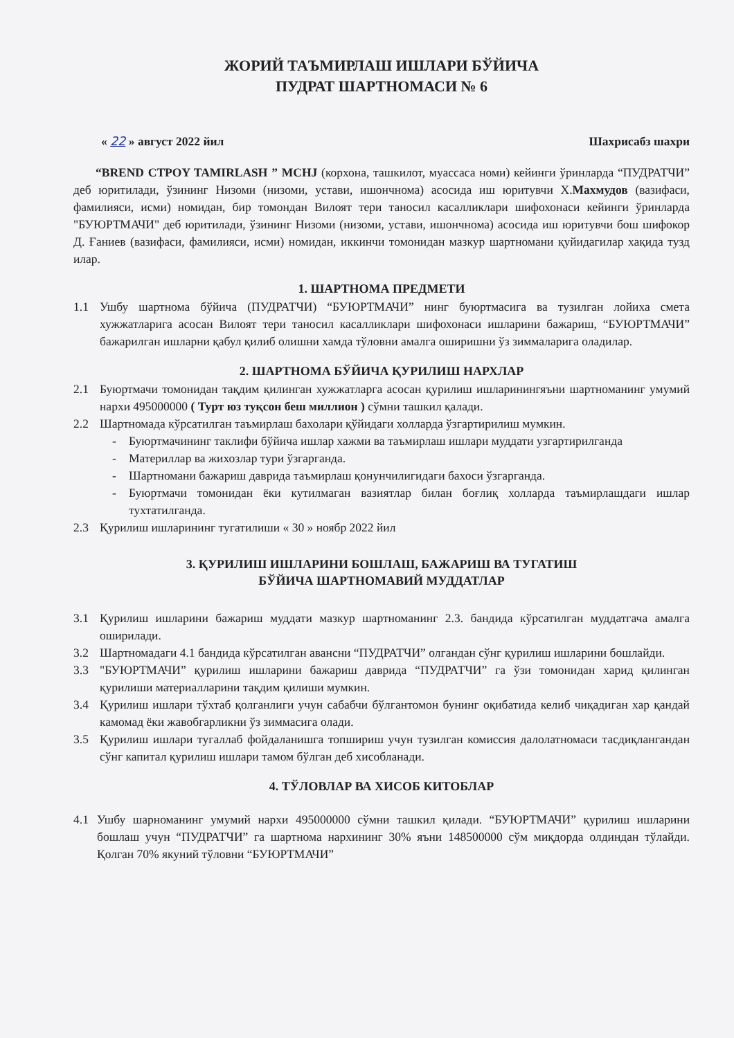ЖОРИЙ ТАЪМИРЛАШ ИШЛАРИ БЎЙИЧА
ПУДРАТ ШАРТНОМАСИ № 6
« 22 » август 2022 йил Шахрисабз шахри
“BREND CTPOY TAMIRLASH ” MCHJ (корхона, ташкилот, муассаса номи) кейинги ўринларда “ПУДРАТЧИ” деб юритилади, ўзининг Низоми (низоми, устави, ишончнома) асосида иш юритувчи Х.Махмудов (вазифаси, фамилияси, исми) номидан, бир томондан Вилоят тери таносил касалликлари шифохонаси кейинги ўринларда "БУЮРТМАЧИ" деб юритилади, ўзининг Низоми (низоми, устави, ишончнома) асосида иш юритувчи бош шифокор Д. Ғаниев (вазифаси, фамилияси, исми) номидан, иккинчи томонидан мазкур шартномани қуйидагилар хақида тузд​илар.
1. ШАРТНОМА ПРЕДМЕТИ
1.1 Ушбу шартнома бўйича (ПУДРАТЧИ) “БУЮРТМАЧИ” нинг буюртмасига ва тузилган лойиха смета хужжатларига асосан Вилоят тери таносил касалликлари шифохонаси ишларини бажариш, “БУЮРТМАЧИ” бажарилган ишларни қабул қилиб олишни хамда тўловни амалга оширишни ўз зиммаларига оладилар.
2. ШАРТНОМА БЎЙИЧА ҚУРИЛИШ НАРХЛАР
2.1 Буюртмачи томонидан тақдим қилинган хужжатларга асосан қурилиш ишларинингяъни шартноманинг умумий нархи 495000000 ( Турт юз туқсон беш миллион ) сўмни ташкил қалади.
2.2 Шартномада кўрсатилган таъмирлаш бахолари қўйидаги холларда ўзгартирилиш мумкин.
- Буюртмачининг таклифи бўйича ишлар хажми ва таъмирлаш ишлари муддати узгартирилганда
- Материллар ва жихозлар тури ўзгарганда.
- Шартномани бажариш даврида таъмирлаш қонунчилигидаги бахоси ўзгарганда.
- Буюртмачи томонидан ёки кутилмаган вазиятлар билан боғлиқ холларда таъмирлашдаги ишлар тухтатилганда.
2.3 Қурилиш ишларининг тугатилиши « 30 » ноябр 2022 йил
3. ҚУРИЛИШ ИШЛАРИНИ БОШЛАШ, БАЖАРИШ ВА ТУГАТИШ
БЎЙИЧА ШАРТНОМАВИЙ МУДДАТЛАР
3.1 Қурилиш ишларини бажариш муддати мазкур шартноманинг 2.3. бандида кўрсатилган муддатгача амалга оширилади.
3.2 Шартномадаги 4.1 бандида кўрсатилган авансни “ПУДРАТЧИ” олгандан сўнг қурилиш ишларини бошлайди.
3.3 "БУЮРТМАЧИ” қурилиш ишларини бажариш даврида “ПУДРАТЧИ” га ўзи томонидан харид қилинган қурилиши материалларини тақдим қилиши мумкин.
3.4 Қурилиш ишлари тўхтаб қолганлиги учун сабабчи бўлгантомон бунинг оқибатида келиб чиқадиган хар қандай камомад ёки жавобгарликни ўз зиммасига олади.
3.5 Қурилиш ишлари тугаллаб фойдаланишга топшириш учун тузилган комиссия далолатномаси тасдиқлангандан сўнг капитал қурилиш ишлари тамом бўлган деб хисобланади.
4. ТЎЛОВЛАР ВА ХИСОБ КИТОБЛАР
4.1 Ушбу шарноманинг умумий нархи 495000000 сўмни ташкил қилади. “БУЮРТМАЧИ” қурилиш ишларини бошлаш учун “ПУДРАТЧИ” га шартнома нархининг 30% яъни 148500000 сўм миқдорда олдиндан тўлайди. Қолган 70% якуний тўловни “БУЮРТМАЧИ”